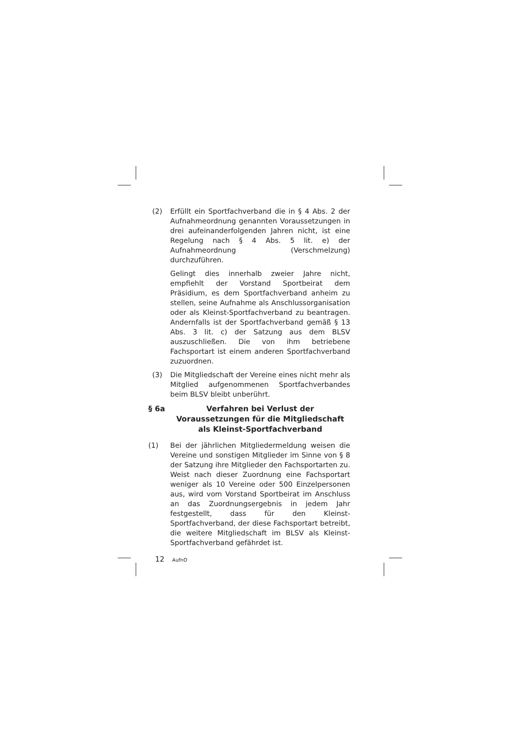(2) Erfüllt ein Sportfachverband die in § 4 Abs. 2 der Aufnahmeordnung genannten Voraussetzungen in drei aufeinanderfolgenden Jahren nicht, ist eine Regelung nach § 4 Abs. 5 lit. e) der Aufnahmeordnung (Verschmelzung) durchzuführen.
Gelingt dies innerhalb zweier Jahre nicht, empfiehlt der Vorstand Sportbeirat dem Präsidium, es dem Sportfachverband anheim zu stellen, seine Aufnahme als Anschlussorganisation oder als Kleinst-Sportfachverband zu beantragen. Andernfalls ist der Sportfachverband gemäß § 13 Abs. 3 lit. c) der Satzung aus dem BLSV auszuschließen. Die von ihm betriebene Fachsportart ist einem anderen Sportfachverband zuzuordnen.
(3) Die Mitgliedschaft der Vereine eines nicht mehr als Mitglied aufgenommenen Sportfachverbandes beim BLSV bleibt unberührt.
§ 6a Verfahren bei Verlust der Voraussetzungen für die Mitgliedschaft als Kleinst-Sportfachverband
(1) Bei der jährlichen Mitgliedermeldung weisen die Vereine und sonstigen Mitglieder im Sinne von § 8 der Satzung ihre Mitglieder den Fachsportarten zu. Weist nach dieser Zuordnung eine Fachsportart weniger als 10 Vereine oder 500 Einzelpersonen aus, wird vom Vorstand Sportbeirat im Anschluss an das Zuordnungsergebnis in jedem Jahr festgestellt, dass für den Kleinst-Sportfachverband, der diese Fachsportart betreibt, die weitere Mitgliedschaft im BLSV als Kleinst-Sportfachverband gefährdet ist.
12 AufnO